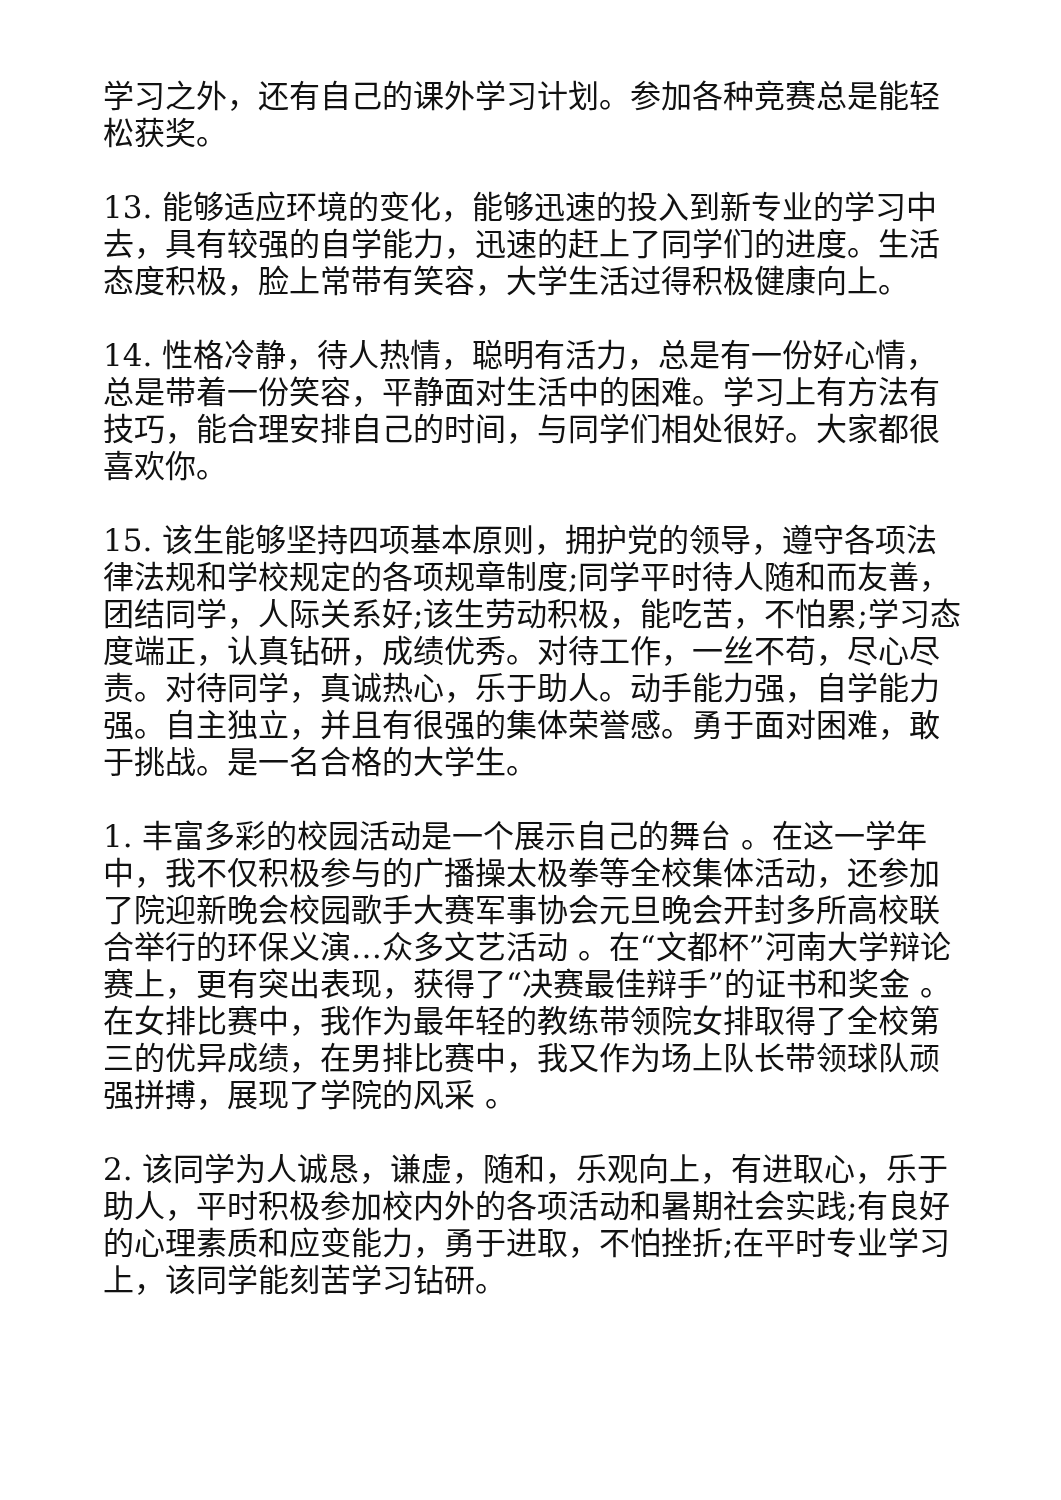学习之外，还有自己的课外学习计划。参加各种竞赛总是能轻松获奖。
13. 能够适应环境的变化，能够迅速的投入到新专业的学习中去，具有较强的自学能力，迅速的赶上了同学们的进度。生活态度积极，脸上常带有笑容，大学生活过得积极健康向上。
14. 性格冷静，待人热情，聪明有活力，总是有一份好心情，总是带着一份笑容，平静面对生活中的困难。学习上有方法有技巧，能合理安排自己的时间，与同学们相处很好。大家都很喜欢你。
15. 该生能够坚持四项基本原则，拥护党的领导，遵守各项法律法规和学校规定的各项规章制度;同学平时待人随和而友善，团结同学，人际关系好;该生劳动积极，能吃苦，不怕累;学习态度端正，认真钻研，成绩优秀。对待工作，一丝不苟，尽心尽责。对待同学，真诚热心，乐于助人。动手能力强，自学能力强。自主独立，并且有很强的集体荣誉感。勇于面对困难，敢于挑战。是一名合格的大学生。
1. 丰富多彩的校园活动是一个展示自己的舞台 。在这一学年中，我不仅积极参与的广播操太极拳等全校集体活动，还参加了院迎新晚会校园歌手大赛军事协会元旦晚会开封多所高校联合举行的环保义演…众多文艺活动 。在“文都杯”河南大学辩论赛上，更有突出表现，获得了“决赛最佳辩手”的证书和奖金 。在女排比赛中，我作为最年轻的教练带领院女排取得了全校第三的优异成绩，在男排比赛中，我又作为场上队长带领球队顽强拼搏，展现了学院的风采 。
2. 该同学为人诚恳，谦虚，随和，乐观向上，有进取心，乐于助人，平时积极参加校内外的各项活动和暑期社会实践;有良好的心理素质和应变能力，勇于进取，不怕挫折;在平时专业学习上，该同学能刻苦学习钻研。